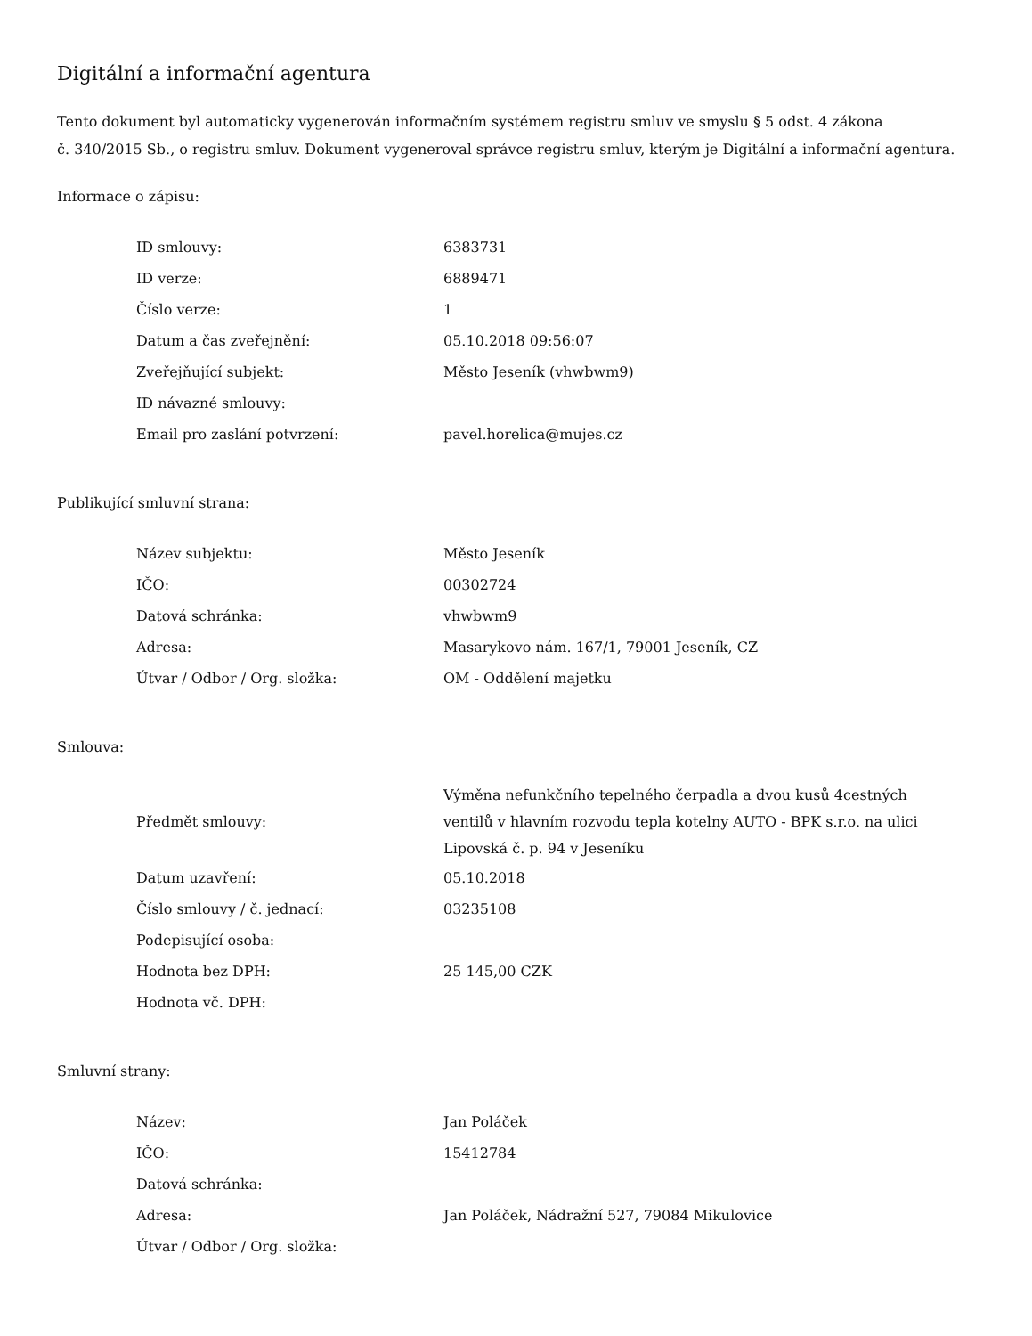Digitální a informační agentura
Tento dokument byl automaticky vygenerován informačním systémem registru smluv ve smyslu § 5 odst. 4 zákona
č. 340/2015 Sb., o registru smluv. Dokument vygeneroval správce registru smluv, kterým je Digitální a informační agentura.
Informace o zápisu:
| ID smlouvy: | 6383731 |
| ID verze: | 6889471 |
| Číslo verze: | 1 |
| Datum a čas zveřejnění: | 05.10.2018 09:56:07 |
| Zveřejňující subjekt: | Město Jeseník (vhwbwm9) |
| ID návazné smlouvy: | |
| Email pro zaslání potvrzení: | pavel.horelica@mujes.cz |
Publikující smluvní strana:
| Název subjektu: | Město Jeseník |
| IČO: | 00302724 |
| Datová schránka: | vhwbwm9 |
| Adresa: | Masarykovo nám. 167/1, 79001 Jeseník, CZ |
| Útvar / Odbor / Org. složka: | OM - Oddělení majetku |
Smlouva:
| Předmět smlouvy: | Výměna nefunkčního tepelného čerpadla a dvou kusů 4cestných ventilů v hlavním rozvodu tepla kotelny AUTO - BPK s.r.o. na ulici Lipovská č. p. 94 v Jeseníku |
| Datum uzavření: | 05.10.2018 |
| Číslo smlouvy / č. jednací: | 03235108 |
| Podepisující osoba: | |
| Hodnota bez DPH: | 25 145,00 CZK |
| Hodnota vč. DPH: | |
Smluvní strany:
| Název: | Jan Poláček |
| IČO: | 15412784 |
| Datová schránka: | |
| Adresa: | Jan Poláček, Nádražní 527, 79084 Mikulovice |
| Útvar / Odbor / Org. složka: | |